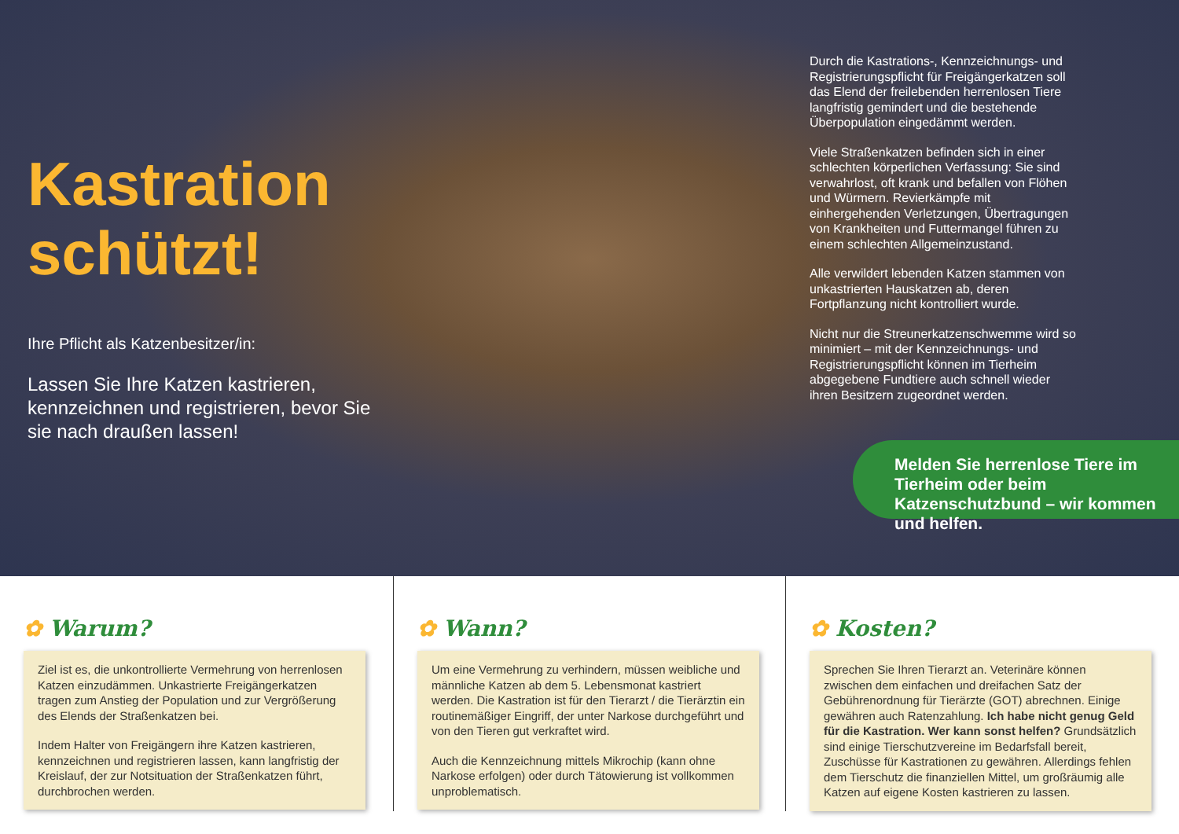Kastration schützt!
Ihre Pflicht als Katzenbesitzer/in:
Lassen Sie Ihre Katzen kastrieren, kennzeichnen und registrieren, bevor Sie sie nach draußen lassen!
Durch die Kastrations-, Kennzeichnungs- und Registrierungspflicht für Freigängerkatzen soll das Elend der freilebenden herrenlosen Tiere langfristig gemindert und die bestehende Überpopulation eingedämmt werden.
Viele Straßenkatzen befinden sich in einer schlechten körperlichen Verfassung: Sie sind verwahrlost, oft krank und befallen von Flöhen und Würmern. Revierkämpfe mit einhergehenden Verletzungen, Übertragungen von Krankheiten und Futtermangel führen zu einem schlechten Allgemeinzustand.
Alle verwildert lebenden Katzen stammen von unkastrierten Hauskatzen ab, deren Fortpflanzung nicht kontrolliert wurde.
Nicht nur die Streunerkatzenschwemme wird so minimiert – mit der Kennzeichnungs- und Registrierungspflicht können im Tierheim abgegebene Fundtiere auch schnell wieder ihren Besitzern zugeordnet werden.
Melden Sie herrenlose Tiere im Tierheim oder beim Katzenschutzbund – wir kommen und helfen.
✿ Warum?
Ziel ist es, die unkontrollierte Vermehrung von herrenlosen Katzen einzudämmen. Unkastrierte Freigängerkatzen tragen zum Anstieg der Population und zur Vergrößerung des Elends der Straßenkatzen bei.
Indem Halter von Freigängern ihre Katzen kastrieren, kennzeichnen und registrieren lassen, kann langfristig der Kreislauf, der zur Notsituation der Straßenkatzen führt, durchbrochen werden.
✿ Wann?
Um eine Vermehrung zu verhindern, müssen weibliche und männliche Katzen ab dem 5. Lebensmonat kastriert werden. Die Kastration ist für den Tierarzt / die Tierärztin ein routinemäßiger Eingriff, der unter Narkose durchgeführt und von den Tieren gut verkraftet wird.
Auch die Kennzeichnung mittels Mikrochip (kann ohne Narkose erfolgen) oder durch Tätowierung ist vollkommen unproblematisch.
✿ Kosten?
Sprechen Sie Ihren Tierarzt an. Veterinäre können zwischen dem einfachen und dreifachen Satz der Gebührenordnung für Tierärzte (GOT) abrechnen. Einige gewähren auch Ratenzahlung. Ich habe nicht genug Geld für die Kastration. Wer kann sonst helfen? Grundsätzlich sind einige Tierschutzvereine im Bedarfsfall bereit, Zuschüsse für Kastrationen zu gewähren. Allerdings fehlen dem Tierschutz die finanziellen Mittel, um großräumig alle Katzen auf eigene Kosten kastrieren zu lassen.